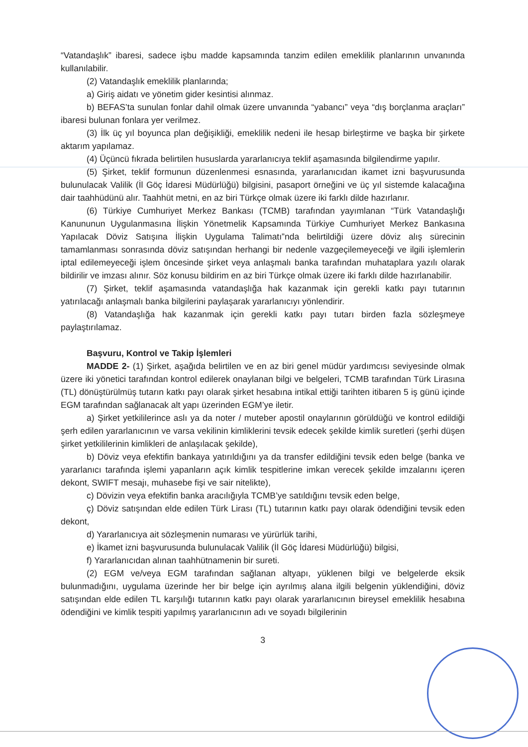“Vatandaşlık” ibaresi, sadece işbu madde kapsamında tanzim edilen emeklilik planlarının unvanında kullanılabilir.
(2) Vatandaşlık emeklilik planlarında;
a) Giriş aidatı ve yönetim gider kesintisi alınmaz.
b) BEFAS’ta sunulan fonlar dahil olmak üzere unvanında “yabancı” veya “dış borçlanma araçları” ibaresi bulunan fonlara yer verilmez.
(3) İlk üç yıl boyunca plan değişikliği, emeklilik nedeni ile hesap birleştirme ve başka bir şirkete aktarım yapılamaz.
(4) Üçüncü fıkrada belirtilen hususlarda yararlanıcıya teklif aşamasında bilgilendirme yapılır.
(5) Şirket, teklif formunun düzenlenmesi esnasında, yararlanıcıdan ikamet izni başvurusunda bulunulacak Valilik (İl Göç İdaresi Müdürlüğü) bilgisini, pasaport örneğini ve üç yıl sistemde kalacağına dair taahhüdünü alır. Taahhüt metni, en az biri Türkçe olmak üzere iki farklı dilde hazırlanır.
(6) Türkiye Cumhuriyet Merkez Bankası (TCMB) tarafından yayımlanan “Türk Vatandaşlığı Kanununun Uygulanmasına İlişkin Yönetmelik Kapsamında Türkiye Cumhuriyet Merkez Bankasına Yapılacak Döviz Satışına İlişkin Uygulama Talimatı”nda belirtildiği üzere döviz alış sürecinin tamamlanması sonrasında döviz satışından herhangi bir nedenle vazgeçilemeyeceği ve ilgili işlemlerin iptal edilemeyeceği işlem öncesinde şirket veya anlaşmalı banka tarafından muhataplara yazılı olarak bildirilir ve imzası alınır. Söz konusu bildirim en az biri Türkçe olmak üzere iki farklı dilde hazırlanabilir.
(7) Şirket, teklif aşamasında vatandaşlığa hak kazanmak için gerekli katkı payı tutarının yatırılacağı anlaşmalı banka bilgilerini paylaşarak yararlanıcıyı yönlendirir.
(8) Vatandaşlığa hak kazanmak için gerekli katkı payı tutarı birden fazla sözleşmeye paylaştırılamaz.
Başvuru, Kontrol ve Takip İşlemleri
MADDE 2- (1) Şirket, aşağıda belirtilen ve en az biri genel müdür yardımcısı seviyesinde olmak üzere iki yönetici tarafından kontrol edilerek onaylanan bilgi ve belgeleri, TCMB tarafından Türk Lirasına (TL) dönüştürülmüş tutarın katkı payı olarak şirket hesabına intikal ettiği tarihten itibaren 5 iş günü içinde EGM tarafından sağlanacak alt yapı üzerinden EGM’ye iletir.
a) Şirket yetkililerince aslı ya da noter / muteber apostil onaylarının görüldüğü ve kontrol edildiği şerh edilen yararlanıcının ve varsa vekilinin kimliklerini tevsik edecek şekilde kimlik suretleri (şerhi düşen şirket yetkililerinin kimlikleri de anlaşılacak şekilde),
b) Döviz veya efektifin bankaya yatırıldığını ya da transfer edildiğini tevsik eden belge (banka ve yararlanıcı tarafında işlemi yapanların açık kimlik tespitlerine imkan verecek şekilde imzalarını içeren dekont, SWIFT mesajı, muhasebe fişi ve sair nitelikte),
c) Dövizin veya efektifin banka aracılığıyla TCMB’ye satıldığını tevsik eden belge,
ç) Döviz satışından elde edilen Türk Lirası (TL) tutarının katkı payı olarak ödendiğini tevsik eden dekont,
d) Yararlanıcıya ait sözleşmenin numarası ve yürürlük tarihi,
e) İkamet izni başvurusunda bulunulacak Valilik (İl Göç İdaresi Müdürlüğü) bilgisi,
f) Yararlanıcıdan alınan taahhütnamenin bir sureti.
(2) EGM ve/veya EGM tarafından sağlanan altyapı, yüklenen bilgi ve belgelerde eksik bulunmadığını, uygulama üzerinde her bir belge için ayrılmış alana ilgili belgenin yüklendiğini, döviz satışından elde edilen TL karşılığı tutarının katkı payı olarak yararlanıcının bireysel emeklilik hesabına ödendiğini ve kimlik tespiti yapılmış yararlanıcının adı ve soyadı bilgilerinin
3